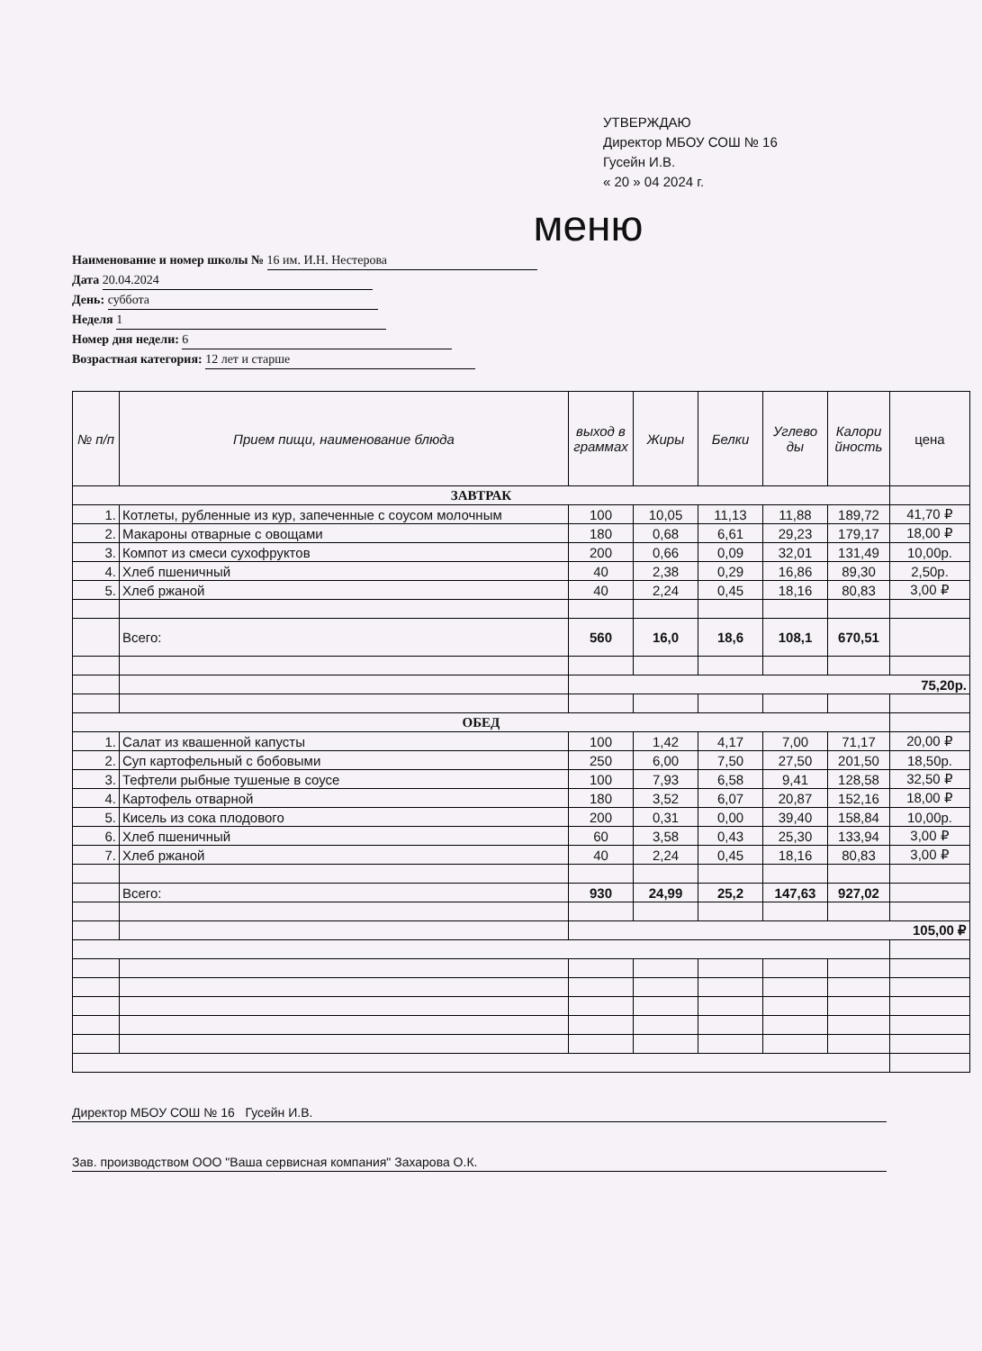УТВЕРЖДАЮ
Директор МБОУ СОШ № 16
Гусейн И.В.
« 20 » 04 2024 г.
меню
Наименование и номер школы № 16 им. И.Н. Нестерова
Дата 20.04.2024
День: суббота
Неделя 1
Номер дня недели: 6
Возрастная категория: 12 лет и старше
| № п/п | Прием пищи, наименование блюда | выход в граммах | Жиры | Белки | Углево ды | Калори йность | цена |
| --- | --- | --- | --- | --- | --- | --- | --- |
| ЗАВТРАК | | | | | | | |
| 1. | Котлеты, рубленные из кур, запеченные с соусом молочным | 100 | 10,05 | 11,13 | 11,88 | 189,72 | 41,70 ₽ |
| 2. | Макароны отварные с овощами | 180 | 0,68 | 6,61 | 29,23 | 179,17 | 18,00 ₽ |
| 3. | Компот из смеси сухофруктов | 200 | 0,66 | 0,09 | 32,01 | 131,49 | 10,00р. |
| 4. | Хлеб пшеничный | 40 | 2,38 | 0,29 | 16,86 | 89,30 | 2,50р. |
| 5. | Хлеб ржаной | 40 | 2,24 | 0,45 | 18,16 | 80,83 | 3,00 ₽ |
| | Всего: | 560 | 16,0 | 18,6 | 108,1 | 670,51 | |
| | | 75,20р. | | | | | |
| ОБЕД | | | | | | | |
| 1. | Салат из квашенной капусты | 100 | 1,42 | 4,17 | 7,00 | 71,17 | 20,00 ₽ |
| 2. | Суп картофельный с бобовыми | 250 | 6,00 | 7,50 | 27,50 | 201,50 | 18,50р. |
| 3. | Тефтели рыбные тушеные в соусе | 100 | 7,93 | 6,58 | 9,41 | 128,58 | 32,50 ₽ |
| 4. | Картофель отварной | 180 | 3,52 | 6,07 | 20,87 | 152,16 | 18,00 ₽ |
| 5. | Кисель из сока плодового | 200 | 0,31 | 0,00 | 39,40 | 158,84 | 10,00р. |
| 6. | Хлеб пшеничный | 60 | 3,58 | 0,43 | 25,30 | 133,94 | 3,00 ₽ |
| 7. | Хлеб ржаной | 40 | 2,24 | 0,45 | 18,16 | 80,83 | 3,00 ₽ |
| | Всего: | 930 | 24,99 | 25,2 | 147,63 | 927,02 | |
| | | 105,00 ₽ | | | | | |
Директор МБОУ СОШ № 16 Гусейн И.В.
Зав. производством ООО "Ваша сервисная компания" Захарова О.К.